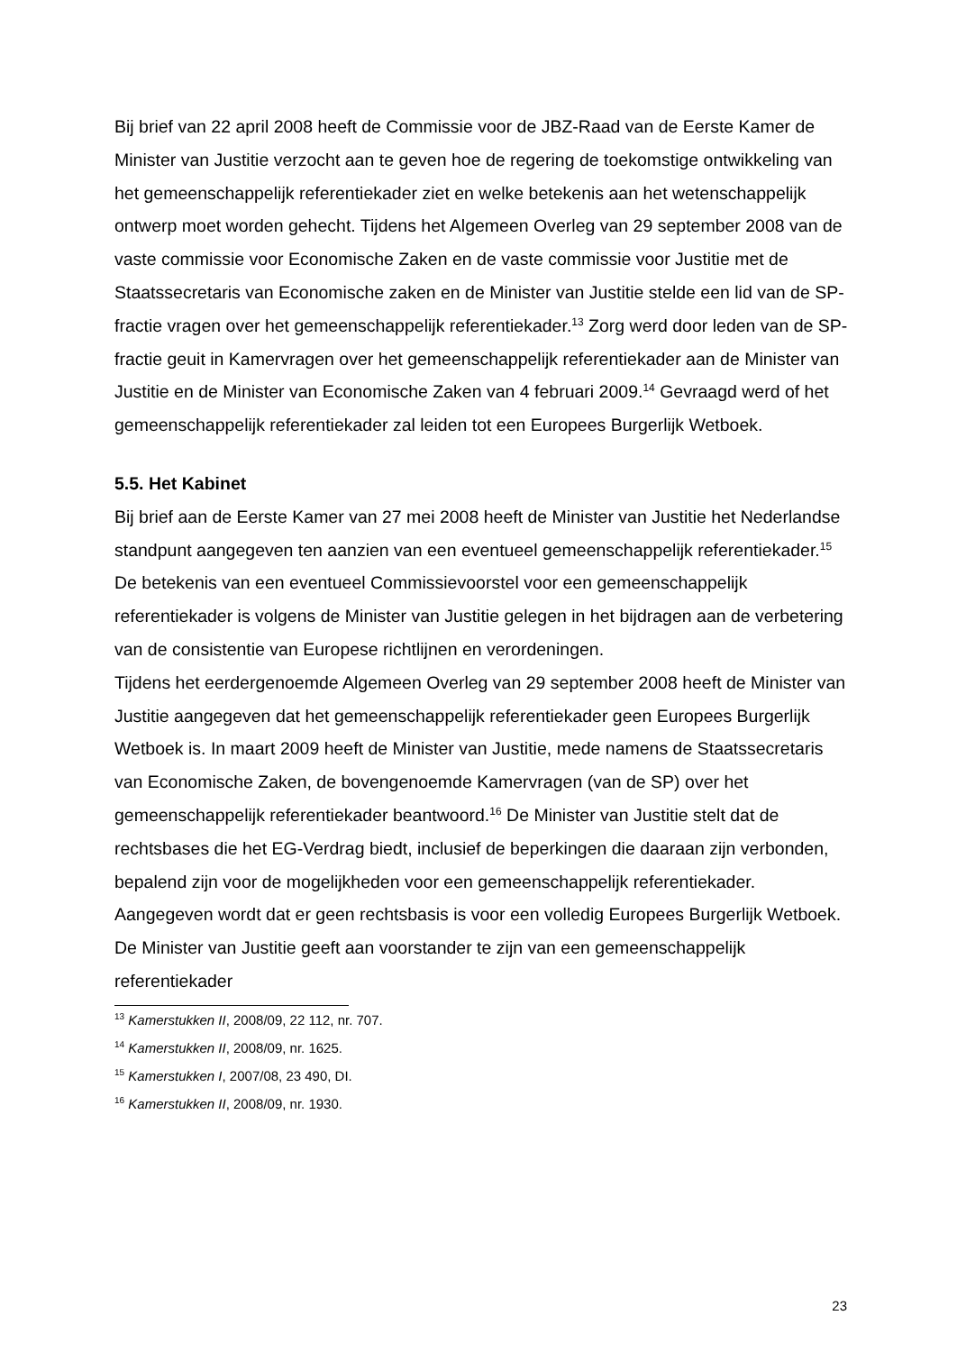Bij brief van 22 april 2008 heeft de Commissie voor de JBZ-Raad van de Eerste Kamer de Minister van Justitie verzocht aan te geven hoe de regering de toekomstige ontwikkeling van het gemeenschappelijk referentiekader ziet en welke betekenis aan het wetenschappelijk ontwerp moet worden gehecht. Tijdens het Algemeen Overleg van 29 september 2008 van de vaste commissie voor Economische Zaken en de vaste commissie voor Justitie met de Staatssecretaris van Economische zaken en de Minister van Justitie stelde een lid van de SP-fractie vragen over het gemeenschappelijk referentiekader.<sup>13</sup> Zorg werd door leden van de SP-fractie geuit in Kamervragen over het gemeenschappelijk referentiekader aan de Minister van Justitie en de Minister van Economische Zaken van 4 februari 2009.<sup>14</sup> Gevraagd werd of het gemeenschappelijk referentiekader zal leiden tot een Europees Burgerlijk Wetboek.
5.5. Het Kabinet
Bij brief aan de Eerste Kamer van 27 mei 2008 heeft de Minister van Justitie het Nederlandse standpunt aangegeven ten aanzien van een eventueel gemeenschappelijk referentiekader.<sup>15</sup> De betekenis van een eventueel Commissievoorstel voor een gemeenschappelijk referentiekader is volgens de Minister van Justitie gelegen in het bijdragen aan de verbetering van de consistentie van Europese richtlijnen en verordeningen.
Tijdens het eerdergenoemde Algemeen Overleg van 29 september 2008 heeft de Minister van Justitie aangegeven dat het gemeenschappelijk referentiekader geen Europees Burgerlijk Wetboek is. In maart 2009 heeft de Minister van Justitie, mede namens de Staatssecretaris van Economische Zaken, de bovengenoemde Kamervragen (van de SP) over het gemeenschappelijk referentiekader beantwoord.<sup>16</sup> De Minister van Justitie stelt dat de rechtsbases die het EG-Verdrag biedt, inclusief de beperkingen die daaraan zijn verbonden, bepalend zijn voor de mogelijkheden voor een gemeenschappelijk referentiekader. Aangegeven wordt dat er geen rechtsbasis is voor een volledig Europees Burgerlijk Wetboek. De Minister van Justitie geeft aan voorstander te zijn van een gemeenschappelijk referentiekader
<sup>13</sup> Kamerstukken II, 2008/09, 22 112, nr. 707.
<sup>14</sup> Kamerstukken II, 2008/09, nr. 1625.
<sup>15</sup> Kamerstukken I, 2007/08, 23 490, DI.
<sup>16</sup> Kamerstukken II, 2008/09, nr. 1930.
23